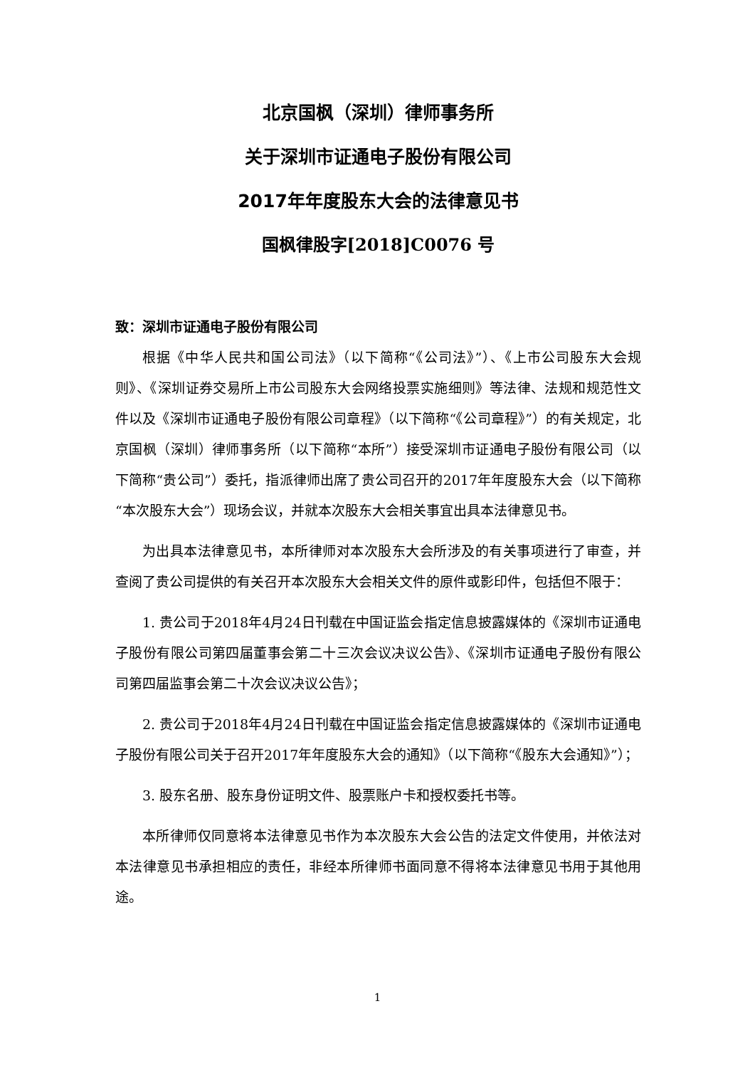北京国枫（深圳）律师事务所
关于深圳市证通电子股份有限公司
2017年年度股东大会的法律意见书
国枫律股字[2018]C0076 号
致：深圳市证通电子股份有限公司
根据《中华人民共和国公司法》（以下简称“《公司法》”）、《上市公司股东大会规则》、《深圳证券交易所上市公司股东大会网络投票实施细则》等法律、法规和规范性文件以及《深圳市证通电子股份有限公司章程》（以下简称“《公司章程》”）的有关规定，北京国枫（深圳）律师事务所（以下简称“本所”）接受深圳市证通电子股份有限公司（以下简称“贵公司”）委托，指派律师出席了贵公司召开的2017年年度股东大会（以下简称“本次股东大会”）现场会议，并就本次股东大会相关事宜出具本法律意见书。
为出具本法律意见书，本所律师对本次股东大会所涉及的有关事项进行了审查，并查阅了贵公司提供的有关召开本次股东大会相关文件的原件或影印件，包括但不限于：
1. 贵公司于2018年4月24日刊载在中国证监会指定信息披露媒体的《深圳市证通电子股份有限公司第四届董事会第二十三次会议决议公告》、《深圳市证通电子股份有限公司第四届监事会第二十次会议决议公告》；
2. 贵公司于2018年4月24日刊载在中国证监会指定信息披露媒体的《深圳市证通电子股份有限公司关于召开2017年年度股东大会的通知》（以下简称“《股东大会通知》”）；
3. 股东名册、股东身份证明文件、股票账户卡和授权委托书等。
本所律师仅同意将本法律意见书作为本次股东大会公告的法定文件使用，并依法对本法律意见书承担相应的责任，非经本所律师书面同意不得将本法律意见书用于其他用途。
1